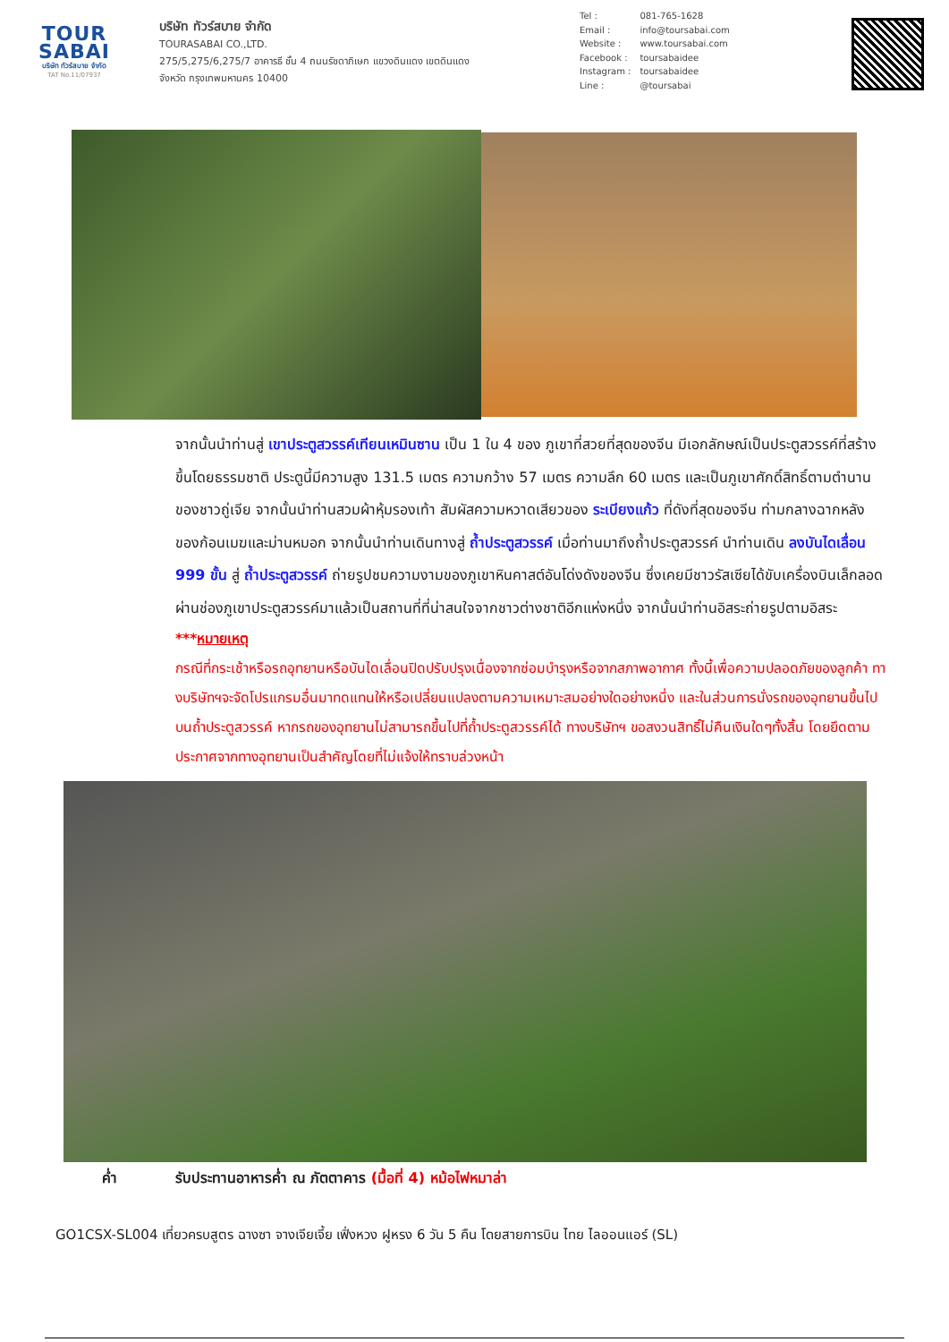TOUR
SABAI
บริษัท ทัวร์สบาย จำกัด
TAT No.11/07937
บริษัท ทัวร์สบาย จำกัด
TOURASABAI CO.,LTD.
275/5,275/6,275/7 อาคารธี ชั้น 4 ถนนรัชดาภิเษก แขวงดินแดง เขตดินแดง
จังหวัด กรุงเทพมหานคร 10400
| Tel : | 081-765-1628 |
| Email : | info@toursabai.com |
| Website : | www.toursabai.com |
| Facebook : | toursabaidee |
| Instagram : | toursabaidee |
| Line : | @toursabai |
จากนั้นนำท่านสู่ เขาประตูสวรรค์เทียนเหมินซาน เป็น 1 ใน 4 ของ ภูเขาที่สวยที่สุดของจีน มีเอกลักษณ์เป็นประตูสวรรค์ที่สร้างขึ้นโดยธรรมชาติ ประตูนี้มีความสูง 131.5 เมตร ความกว้าง 57 เมตร ความลึก 60 เมตร และเป็นภูเขาศักดิ์สิทธิ์ตามตำนานของชาวถู่เจีย จากนั้นนำท่านสวมผ้าหุ้มรองเท้า สัมผัสความหวาดเสียวของ ระเบียงแก้ว ที่ดังที่สุดของจีน ท่ามกลางฉากหลังของก้อนเมฆและม่านหมอก จากนั้นนำท่านเดินทางสู่ ถ้ำประตูสวรรค์ เมื่อท่านมาถึงถ้ำประตูสวรรค์ นำท่านเดิน ลงบันไดเลื่อน 999 ขั้น สู่ ถ้ำประตูสวรรค์ ถ่ายรูปชมความงามของภูเขาหินคาสต์อันโด่งดังของจีน ซึ่งเคยมีชาวรัสเซียได้ขับเครื่องบินเล็กลอดผ่านช่องภูเขาประตูสวรรค์มาแล้วเป็นสถานที่ที่น่าสนใจจากชาวต่างชาติอีกแห่งหนึ่ง จากนั้นนำท่านอิสระถ่ายรูปตามอิสระ
***หมายเหตุ
กรณีที่กระเช้าหรือรถอุทยานหรือบันไดเลื่อนปิดปรับปรุงเนื่องจากซ่อมบำรุงหรือจากสภาพอากาศ ทั้งนี้เพื่อความปลอดภัยของลูกค้า ทางบริษัทฯจะจัดโปรแกรมอื่นมาทดแทนให้หรือเปลี่ยนแปลงตามความเหมาะสมอย่างใดอย่างหนึ่ง และในส่วนการนั่งรถของอุทยานขึ้นไปบนถ้ำประตูสวรรค์ หากรถของอุทยานไม่สามารถขึ้นไปที่ถ้ำประตูสวรรค์ได้ ทางบริษัทฯ ขอสงวนสิทธิ์ไม่คืนเงินใดๆทั้งสิ้น โดยยึดตามประกาศจากทางอุทยานเป็นสำคัญโดยที่ไม่แจ้งให้ทราบล่วงหน้า
ค่ำ รับประทานอาหารค่ำ ณ ภัตตาคาร (มื้อที่ 4) หม้อไฟหมาล่า
GO1CSX-SL004 เที่ยวครบสูตร ฉางซา จางเจียเจี้ย เฟิ่งหวง ฝูหรง 6 วัน 5 คืน โดยสายการบิน ไทย ไลออนแอร์ (SL)